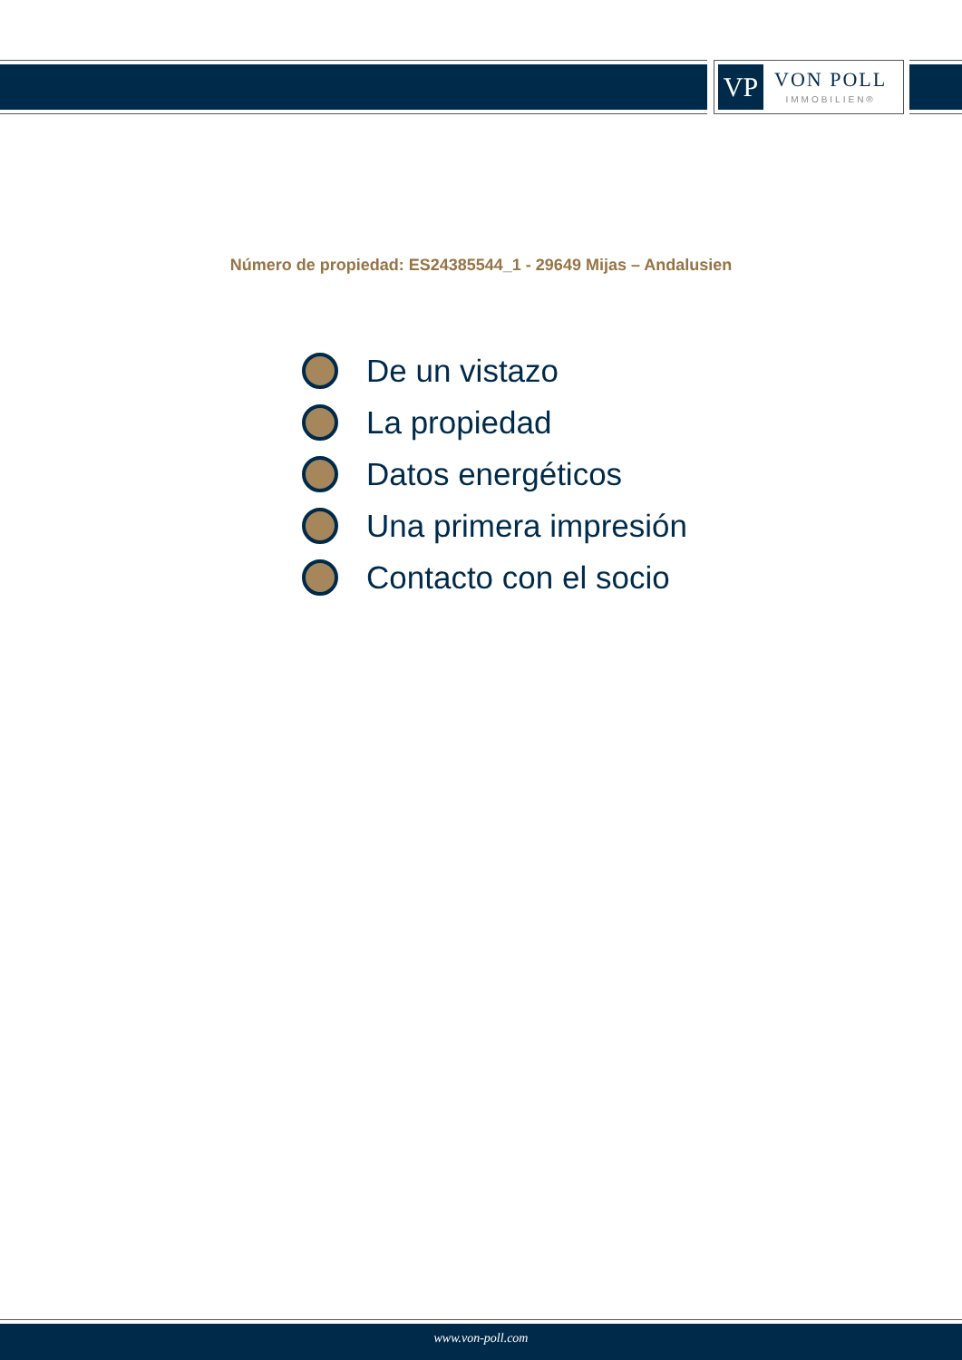VP
VON POLL
IMMOBILIEN®
Número de propiedad: ES24385544_1 - 29649 Mijas – Andalusien
De un vistazo
La propiedad
Datos energéticos
Una primera impresión
Contacto con el socio
www.von-poll.com